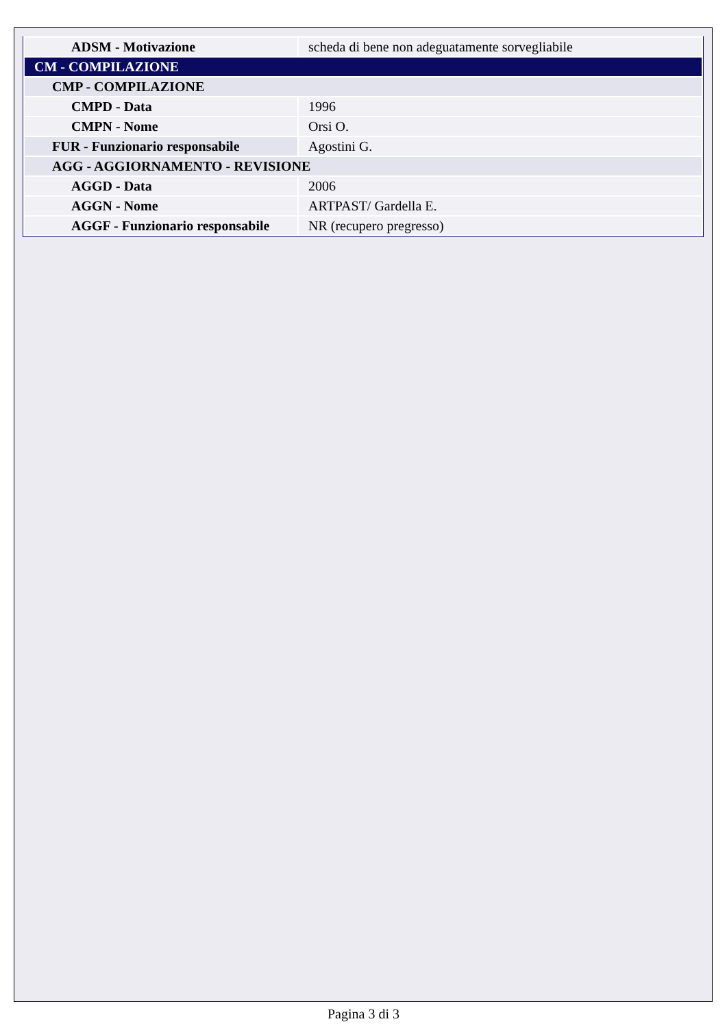| ADSM - Motivazione | scheda di bene non adeguatamente sorvegliabile |
| CM - COMPILAZIONE | |
| CMP - COMPILAZIONE | |
| CMPD - Data | 1996 |
| CMPN - Nome | Orsi O. |
| FUR - Funzionario responsabile | Agostini G. |
| AGG - AGGIORNAMENTO - REVISIONE | |
| AGGD - Data | 2006 |
| AGGN - Nome | ARTPAST/ Gardella E. |
| AGGF - Funzionario responsabile | NR (recupero pregresso) |
Pagina 3 di 3